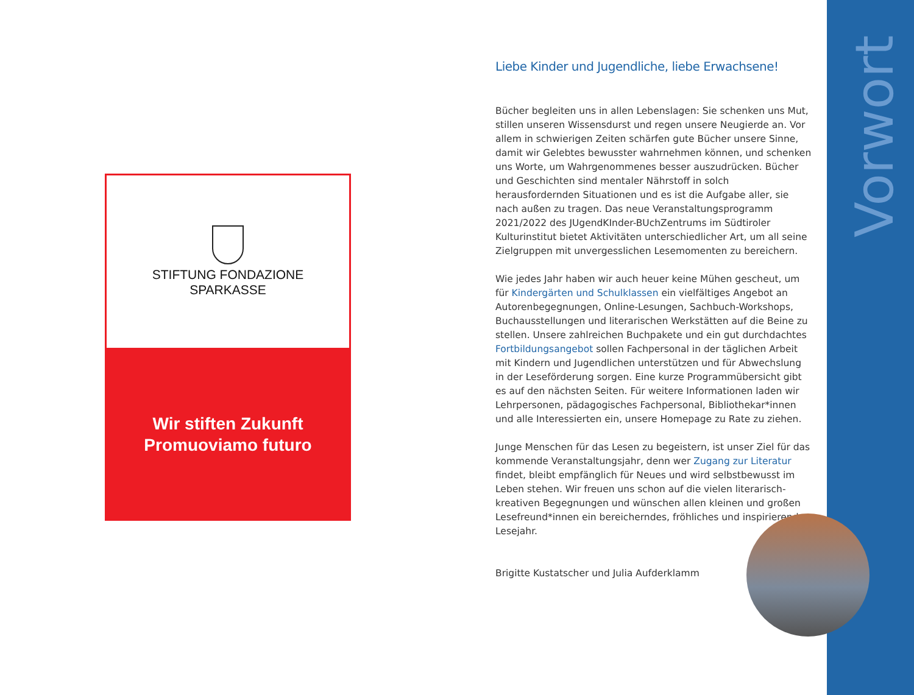STIFTUNG FONDAZIONE
SPARKASSE
Wir stiften Zukunft
Promuoviamo futuro
Liebe Kinder und Jugendliche, liebe Erwachsene!
Bücher begleiten uns in allen Lebenslagen: Sie schenken uns Mut, stillen unseren Wissensdurst und regen unsere Neugierde an. Vor allem in schwierigen Zeiten schärfen gute Bücher unsere Sinne, damit wir Gelebtes bewusster wahrnehmen können, und schenken uns Worte, um Wahrgenommenes besser auszudrücken. Bücher und Geschichten sind mentaler Nährstoff in solch herausfordernden Situationen und es ist die Aufgabe aller, sie nach außen zu tragen. Das neue Veranstaltungsprogramm 2021/2022 des JUgendKInder-BUchZentrums im Südtiroler Kulturinstitut bietet Aktivitäten unterschiedlicher Art, um all seine Zielgruppen mit unvergesslichen Lesemomenten zu bereichern.
Wie jedes Jahr haben wir auch heuer keine Mühen gescheut, um für Kindergärten und Schulklassen ein vielfältiges Angebot an Autorenbegegnungen, Online-Lesungen, Sachbuch-Workshops, Buchausstellungen und literarischen Werkstätten auf die Beine zu stellen. Unsere zahlreichen Buchpakete und ein gut durchdachtes Fortbildungsangebot sollen Fachpersonal in der täglichen Arbeit mit Kindern und Jugendlichen unterstützen und für Abwechslung in der Leseförderung sorgen. Eine kurze Programmübersicht gibt es auf den nächsten Seiten. Für weitere Informationen laden wir Lehrpersonen, pädagogisches Fachpersonal, Bibliothekar*innen und alle Interessierten ein, unsere Homepage zu Rate zu ziehen.
Junge Menschen für das Lesen zu begeistern, ist unser Ziel für das kommende Veranstaltungsjahr, denn wer Zugang zur Literatur findet, bleibt empfänglich für Neues und wird selbstbewusst im Leben stehen. Wir freuen uns schon auf die vielen literarisch-kreativen Begegnungen und wünschen allen kleinen und großen Lesefreund*innen ein bereicherndes, fröhliches und inspirierendes Lesejahr.
Brigitte Kustatscher und Julia Aufderklamm
Vorwort